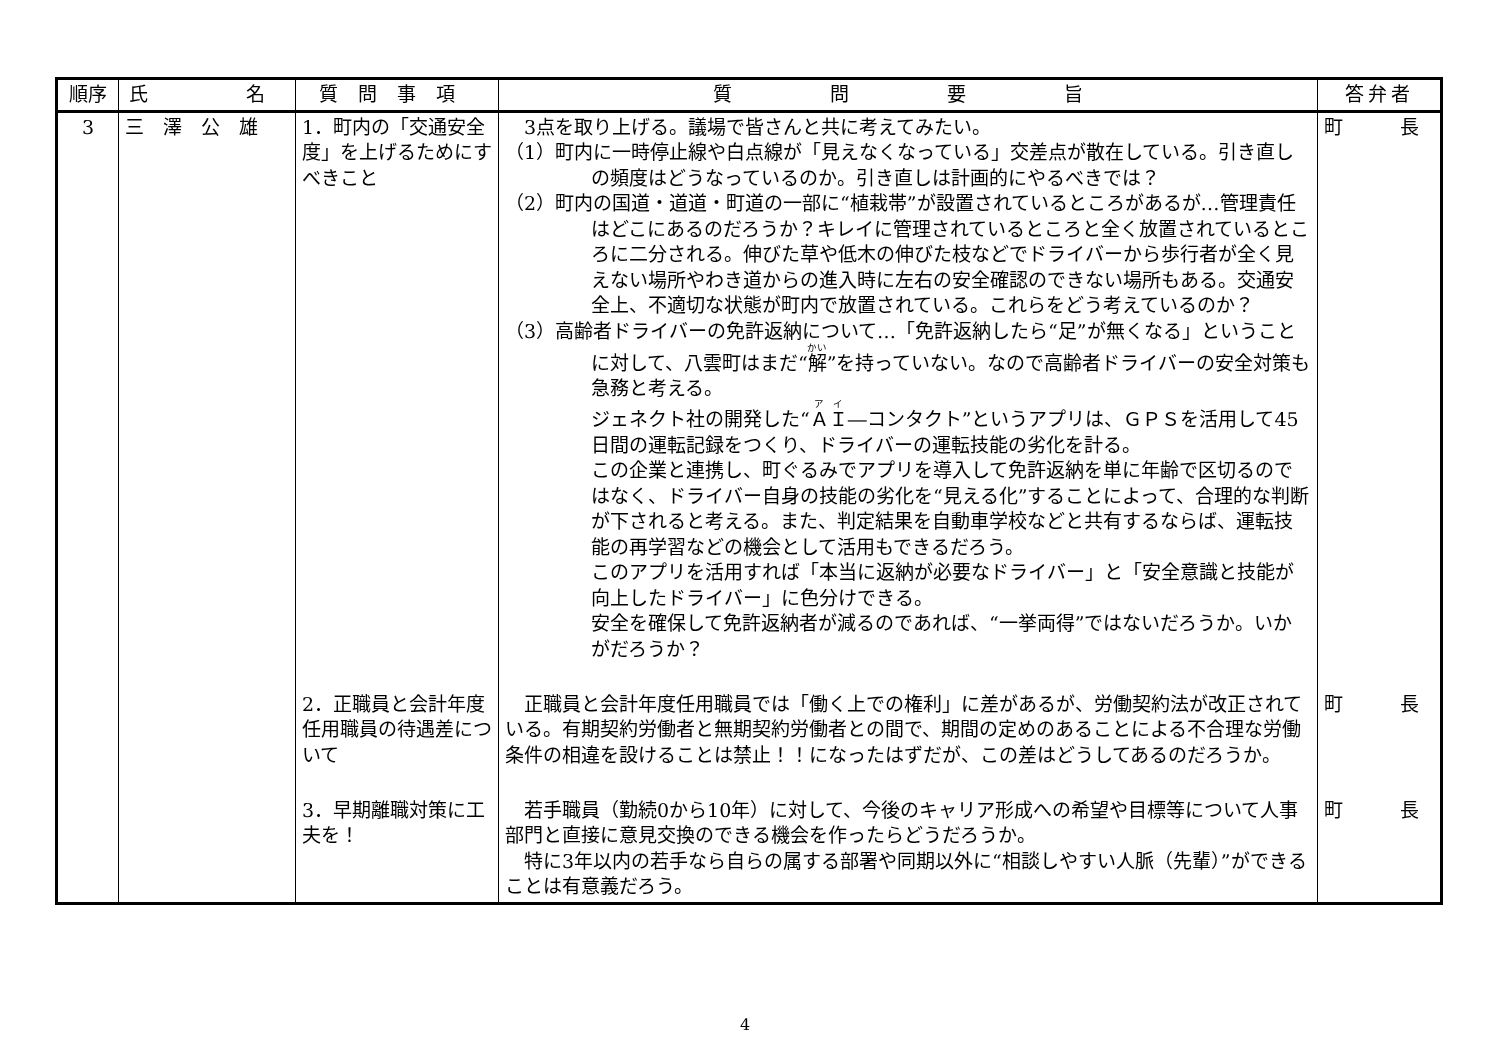| 順序 | 氏 名 | 質問事項 | 質 問 要 旨 | 答弁者 |
| --- | --- | --- | --- | --- |
| 3 | 三 澤 公 雄 | 1．町内の「交通安全度」を上げるためにすべきこと | 3点を取り上げる。議場で皆さんと共に考えてみたい。 （1）町内に一時停止線や白点線が「見えなくなっている」交差点が散在している。引き直しの頻度はどうなっているのか。引き直しは計画的にやるべきでは？ （2）町内の国道・道道・町道の一部に“植栽帯”が設置されているところがあるが…管理責任はどこにあるのだろうか？キレイに管理されているところと全く放置されているところに二分される。伸びた草や低木の伸びた枝などでドライバーから歩行者が全く見えない場所やわき道からの進入時に左右の安全確認のできない場所もある。交通安全上、不適切な状態が町内で放置されている。これらをどう考えているのか？ （3）高齢者ドライバーの免許返納について…「免許返納したら“足”が無くなる」ということに対して、八雲町はまだ“ 解 ”を持っていない。なので高齢者ドライバーの安全対策も急務と考える。 ジェネクト社の開発した“ ＡＩ ―コンタクト”というアプリは、ＧＰＳを活用して45日間の運転記録をつくり、ドライバーの運転技能の劣化を計る。 この企業と連携し、町ぐるみでアプリを導入して免許返納を単に年齢で区切るのではなく、ドライバー自身の技能の劣化を“見える化”することによって、合理的な判断が下されると考える。また、判定結果を自動車学校などと共有するならば、運転技能の再学習などの機会として活用もできるだろう。 このアプリを活用すれば「本当に返納が必要なドライバー」と「安全意識と技能が向上したドライバー」に色分けできる。 安全を確保して免許返納者が減るのであれば、“一挙両得”ではないだろうか。いかがだろうか？ | 町 長 |
| | | 2．正職員と会計年度任用職員の待遇差について | 正職員と会計年度任用職員では「働く上での権利」に差があるが、労働契約法が改正されている。有期契約労働者と無期契約労働者との間で、期間の定めのあることによる不合理な労働条件の相違を設けることは禁止！！になったはずだが、この差はどうしてあるのだろうか。 | 町 長 |
| | | 3．早期離職対策に工夫を！ | 若手職員（勤続0から10年）に対して、今後のキャリア形成への希望や目標等について人事部門と直接に意見交換のできる機会を作ったらどうだろうか。 特に3年以内の若手なら自らの属する部署や同期以外に“相談しやすい人脈（先輩）”ができることは有意義だろう。 | 町 長 |
4